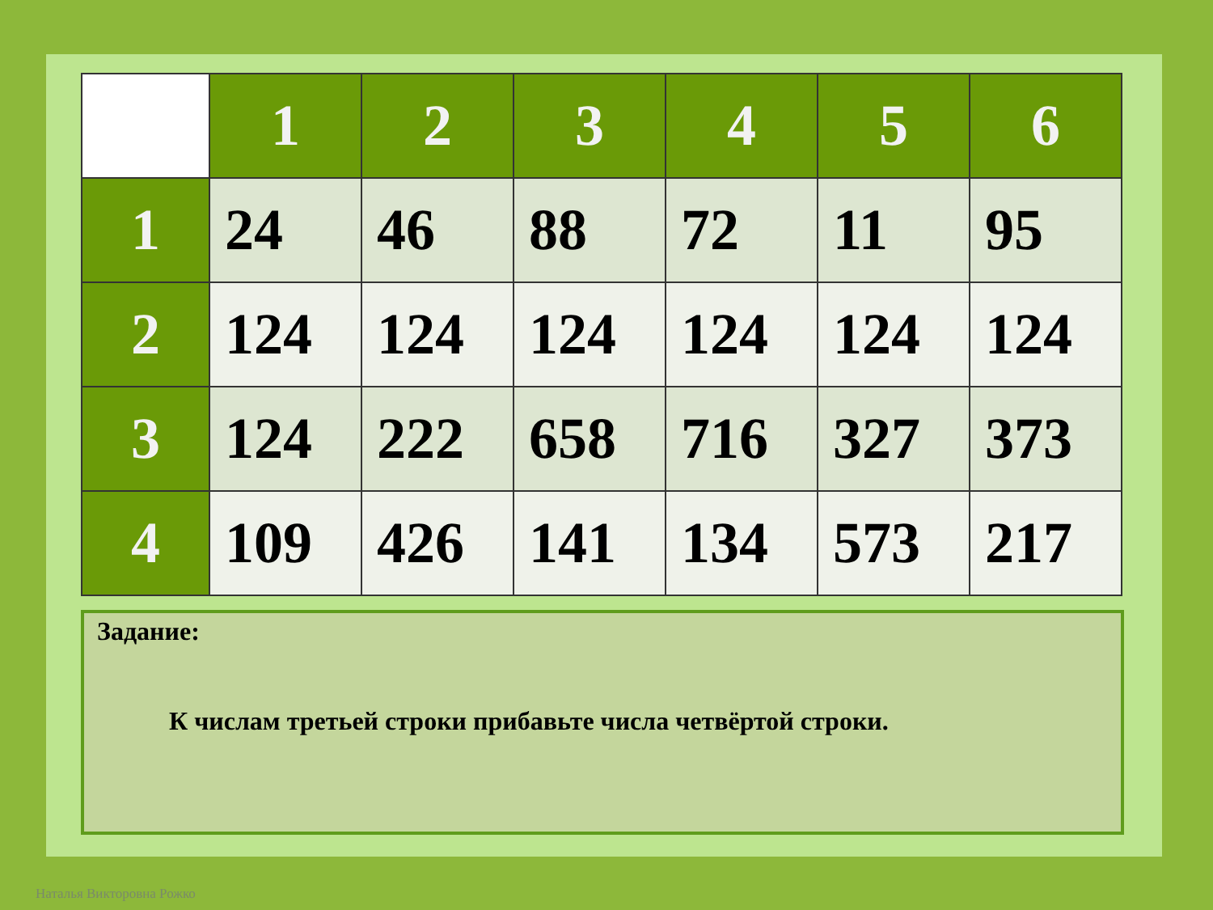| | 1 | 2 | 3 | 4 | 5 | 6 |
| --- | --- | --- | --- | --- | --- | --- |
| 1 | 24 | 46 | 88 | 72 | 11 | 95 |
| 2 | 124 | 124 | 124 | 124 | 124 | 124 |
| 3 | 124 | 222 | 658 | 716 | 327 | 373 |
| 4 | 109 | 426 | 141 | 134 | 573 | 217 |
Задание:
К числам третьей строки прибавьте числа четвёртой строки.
Наталья Викторовна Рожко